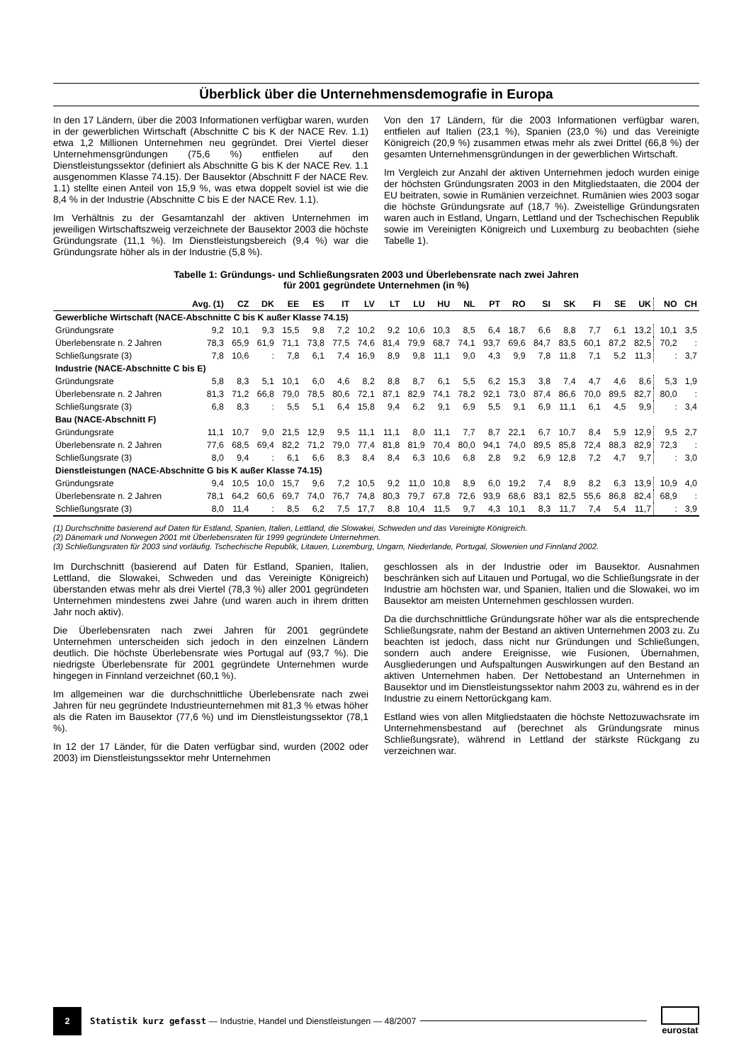Überblick über die Unternehmensdemografie in Europa
In den 17 Ländern, über die 2003 Informationen verfügbar waren, wurden in der gewerblichen Wirtschaft (Abschnitte C bis K der NACE Rev. 1.1) etwa 1,2 Millionen Unternehmen neu gegründet. Drei Viertel dieser Unternehmensgründungen (75,6 %) entfielen auf den Dienstleistungssektor (definiert als Abschnitte G bis K der NACE Rev. 1.1 ausgenommen Klasse 74.15). Der Bausektor (Abschnitt F der NACE Rev. 1.1) stellte einen Anteil von 15,9 %, was etwa doppelt soviel ist wie die 8,4 % in der Industrie (Abschnitte C bis E der NACE Rev. 1.1).
Im Verhältnis zu der Gesamtanzahl der aktiven Unternehmen im jeweiligen Wirtschaftszweig verzeichnete der Bausektor 2003 die höchste Gründungsrate (11,1 %). Im Dienstleistungsbereich (9,4 %) war die Gründungsrate höher als in der Industrie (5,8 %).
Von den 17 Ländern, für die 2003 Informationen verfügbar waren, entfielen auf Italien (23,1 %), Spanien (23,0 %) und das Vereinigte Königreich (20,9 %) zusammen etwas mehr als zwei Drittel (66,8 %) der gesamten Unternehmensgründungen in der gewerblichen Wirtschaft.
Im Vergleich zur Anzahl der aktiven Unternehmen jedoch wurden einige der höchsten Gründungsraten 2003 in den Mitgliedstaaten, die 2004 der EU beitraten, sowie in Rumänien verzeichnet. Rumänien wies 2003 sogar die höchste Gründungsrate auf (18,7 %). Zweistellige Gründungsraten waren auch in Estland, Ungarn, Lettland und der Tschechischen Republik sowie im Vereinigten Königreich und Luxemburg zu beobachten (siehe Tabelle 1).
Tabelle 1: Gründungs- und Schließungsraten 2003 und Überlebensrate nach zwei Jahren
für 2001 gegründete Unternehmen (in %)
| | Avg. (1) | CZ | DK | EE | ES | IT | LV | LT | LU | HU | NL | PT | RO | SI | SK | FI | SE | UK | NO | CH |
| --- | --- | --- | --- | --- | --- | --- | --- | --- | --- | --- | --- | --- | --- | --- | --- | --- | --- | --- | --- | --- |
| Gewerbliche Wirtschaft (NACE-Abschnitte C bis K außer Klasse 74.15) | | | | | | | | | | | | | | | | | | | | |
| Gründungsrate | 9,2 | 10,1 | 9,3 | 15,5 | 9,8 | 7,2 | 10,2 | 9,2 | 10,6 | 10,3 | 8,5 | 6,4 | 18,7 | 6,6 | 8,8 | 7,7 | 6,1 | 13,2 | 10,1 | 3,5 |
| Überlebensrate n. 2 Jahren | 78,3 | 65,9 | 61,9 | 71,1 | 73,8 | 77,5 | 74,6 | 81,4 | 79,9 | 68,7 | 74,1 | 93,7 | 69,6 | 84,7 | 83,5 | 60,1 | 87,2 | 82,5 | 70,2 | : |
| Schließungsrate (3) | 7,8 | 10,6 | : | 7,8 | 6,1 | 7,4 | 16,9 | 8,9 | 9,8 | 11,1 | 9,0 | 4,3 | 9,9 | 7,8 | 11,8 | 7,1 | 5,2 | 11,3 | : | 3,7 |
| Industrie (NACE-Abschnitte C bis E) | | | | | | | | | | | | | | | | | | | | |
| Gründungsrate | 5,8 | 8,3 | 5,1 | 10,1 | 6,0 | 4,6 | 8,2 | 8,8 | 8,7 | 6,1 | 5,5 | 6,2 | 15,3 | 3,8 | 7,4 | 4,7 | 4,6 | 8,6 | 5,3 | 1,9 |
| Überlebensrate n. 2 Jahren | 81,3 | 71,2 | 66,8 | 79,0 | 78,5 | 80,6 | 72,1 | 87,1 | 82,9 | 74,1 | 78,2 | 92,1 | 73,0 | 87,4 | 86,6 | 70,0 | 89,5 | 82,7 | 80,0 | : |
| Schließungsrate (3) | 6,8 | 8,3 | : | 5,5 | 5,1 | 6,4 | 15,8 | 9,4 | 6,2 | 9,1 | 6,9 | 5,5 | 9,1 | 6,9 | 11,1 | 6,1 | 4,5 | 9,9 | : | 3,4 |
| Bau (NACE-Abschnitt F) | | | | | | | | | | | | | | | | | | | | |
| Gründungsrate | 11,1 | 10,7 | 9,0 | 21,5 | 12,9 | 9,5 | 11,1 | 11,1 | 8,0 | 11,1 | 7,7 | 8,7 | 22,1 | 6,7 | 10,7 | 8,4 | 5,9 | 12,9 | 9,5 | 2,7 |
| Überlebensrate n. 2 Jahren | 77,6 | 68,5 | 69,4 | 82,2 | 71,2 | 79,0 | 77,4 | 81,8 | 81,9 | 70,4 | 80,0 | 94,1 | 74,0 | 89,5 | 85,8 | 72,4 | 88,3 | 82,9 | 72,3 | : |
| Schließungsrate (3) | 8,0 | 9,4 | : | 6,1 | 6,6 | 8,3 | 8,4 | 8,4 | 6,3 | 10,6 | 6,8 | 2,8 | 9,2 | 6,9 | 12,8 | 7,2 | 4,7 | 9,7 | : | 3,0 |
| Dienstleistungen (NACE-Abschnitte G bis K außer Klasse 74.15) | | | | | | | | | | | | | | | | | | | | |
| Gründungsrate | 9,4 | 10,5 | 10,0 | 15,7 | 9,6 | 7,2 | 10,5 | 9,2 | 11,0 | 10,8 | 8,9 | 6,0 | 19,2 | 7,4 | 8,9 | 8,2 | 6,3 | 13,9 | 10,9 | 4,0 |
| Überlebensrate n. 2 Jahren | 78,1 | 64,2 | 60,6 | 69,7 | 74,0 | 76,7 | 74,8 | 80,3 | 79,7 | 67,8 | 72,6 | 93,9 | 68,6 | 83,1 | 82,5 | 55,6 | 86,8 | 82,4 | 68,9 | : |
| Schließungsrate (3) | 8,0 | 11,4 | : | 8,5 | 6,2 | 7,5 | 17,7 | 8,8 | 10,4 | 11,5 | 9,7 | 4,3 | 10,1 | 8,3 | 11,7 | 7,4 | 5,4 | 11,7 | : | 3,9 |
(1) Durchschnitte basierend auf Daten für Estland, Spanien, Italien, Lettland, die Slowakei, Schweden und das Vereinigte Königreich.
(2) Dänemark und Norwegen 2001 mit Überlebensraten für 1999 gegründete Unternehmen.
(3) Schließungsraten für 2003 sind vorläufig. Tschechische Republik, Litauen, Luxemburg, Ungarn, Niederlande, Portugal, Slowenien und Finnland 2002.
Im Durchschnitt (basierend auf Daten für Estland, Spanien, Italien, Lettland, die Slowakei, Schweden und das Vereinigte Königreich) überstanden etwas mehr als drei Viertel (78,3 %) aller 2001 gegründeten Unternehmen mindestens zwei Jahre (und waren auch in ihrem dritten Jahr noch aktiv).
Die Überlebensraten nach zwei Jahren für 2001 gegründete Unternehmen unterscheiden sich jedoch in den einzelnen Ländern deutlich. Die höchste Überlebensrate wies Portugal auf (93,7 %). Die niedrigste Überlebensrate für 2001 gegründete Unternehmen wurde hingegen in Finnland verzeichnet (60,1 %).
Im allgemeinen war die durchschnittliche Überlebensrate nach zwei Jahren für neu gegründete Industrieunternehmen mit 81,3 % etwas höher als die Raten im Bausektor (77,6 %) und im Dienstleistungssektor (78,1 %).
In 12 der 17 Länder, für die Daten verfügbar sind, wurden (2002 oder 2003) im Dienstleistungssektor mehr Unternehmen
geschlossen als in der Industrie oder im Bausektor. Ausnahmen beschränken sich auf Litauen und Portugal, wo die Schließungsrate in der Industrie am höchsten war, und Spanien, Italien und die Slowakei, wo im Bausektor am meisten Unternehmen geschlossen wurden.
Da die durchschnittliche Gründungsrate höher war als die entsprechende Schließungsrate, nahm der Bestand an aktiven Unternehmen 2003 zu. Zu beachten ist jedoch, dass nicht nur Gründungen und Schließungen, sondern auch andere Ereignisse, wie Fusionen, Übernahmen, Ausgliederungen und Aufspaltungen Auswirkungen auf den Bestand an aktiven Unternehmen haben. Der Nettobestand an Unternehmen in Bausektor und im Dienstleistungssektor nahm 2003 zu, während es in der Industrie zu einem Nettorückgang kam.
Estland wies von allen Mitgliedstaaten die höchste Nettozuwachsrate im Unternehmensbestand auf (berechnet als Gründungsrate minus Schließungsrate), während in Lettland der stärkste Rückgang zu verzeichnen war.
2
Statistik kurz gefasst — Industrie, Handel und Dienstleistungen — 48/2007
eurostat